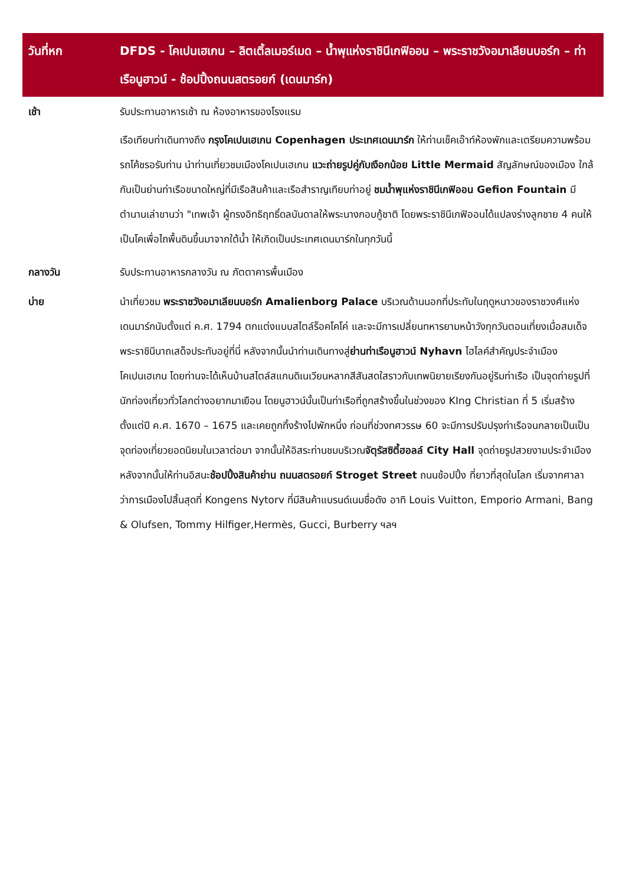| วันที่หก | DFDS - โคเปนเฮเกน – ลิตเติ้ลเมอร์เมด – น้ำพุแห่งราชินีเกฟิออน – พระราชวังอมาเลียนบอร์ก – ท่าเรือนูฮาวน์ - ช้อปปิ้งถนนสตรอยก์ (เดนมาร์ก) |
| --- | --- |
| เช้า | รับประทานอาหารเช้า ณ ห้องอาหารของโรงแรม เรือเทียบท่าเดินทางถึง กรุงโคเปนเฮเกน Copenhagen ประเทศเดนมาร์ก ให้ท่านเช็คเอ๊าท์ห้องพักและเตรียมความพร้อม รถโค้ชรอรับท่าน นำท่านเที่ยวชมเมืองโคเปนเฮเกน แวะถ่ายรูปคู่กับเงือกน้อย Little Mermaid สัญลักษณ์ของเมือง ใกล้กันเป็นย่านท่าเรือขนาดใหญ่ที่มีเรือสินค้าและเรือสำราญเทียบท่าอยู่ ชมน้ำพุแห่งราชินีเกฟิออน Gefion Fountain มีตำนานเล่าขานว่า "เทพเจ้า ผู้ทรงอิทธิฤทธิ์ดลบันดาลให้พระนางกอบกู้ชาติ โดยพระราชินีเกฟิออนได้แปลงร่างลูกชาย 4 คนให้เป็นโคเพื่อไถพื้นดินขึ้นมาจากใต้น้ำ ให้เกิดเป็นประเทศเดนมาร์กในทุกวันนี้ |
| กลางวัน | รับประทานอาหารกลางวัน ณ ภัตตาคารพื้นเมือง |
| บ่าย | นำเที่ยวชม พระราชวังอมาเลียนบอร์ก Amalienborg Palace บริเวณด้านนอกที่ประทับในฤดูหนาวของราชวงศ์แห่งเดนมาร์กนับตั้งแต่ ค.ศ. 1794 ตกแต่งแบบสไตล์ร็อคโคโค่ และจะมีการเปลี่ยนทหารยามหน้าวังทุกวันตอนเที่ยงเมื่อสมเด็จพระราชินีนาถเสด็จประทับอยู่ที่นี่ หลังจากนั้นนำท่านเดินทางสู่ ย่านท่าเรือนูฮาวน์ Nyhavn ไฮไลค์สำคัญประจำเมืองโคเปนเฮเกน โดยท่านจะได้เห็นบ้านสไตล์สแกนดิเนเวียนหลากสีสันสดใสราวกับเทพนิยายเรียงกันอยู่ริมท่าเรือ เป็นจุดถ่ายรูปที่นักท่องเที่ยวทั่วโลกต่างอยากมาเยือน โดยนูฮาวน์นั้นเป็นท่าเรือที่ถูกสร้างขึ้นในช่วงของ KIng Christian ที่ 5 เริ่มสร้างตั้งแต่ปี ค.ศ. 1670 – 1675 และเคยถูกทิ้งร้างไปพักหนึ่ง ก่อนที่ช่วงทศวรรษ 60 จะมีการปรับปรุงท่าเรือจนกลายเป็นเป็นจุดท่องเที่ยวยอดนิยมในเวลาต่อมา จากนั้นให้อิสระท่านชมบริเวณ จัตุรัสซิตี้ฮอลล์ City Hall จุดถ่ายรูปสวยงามประจำเมือง หลังจากนั้นให้ท่านอิสนะ ช้อปปิ้งสินค้าย่าน ถนนสตรอยก์ Stroget Street ถนนช้อปปิ้ง ที่ยาวที่สุดในโลก เริ่มจากศาลาว่าการเมืองไปสิ้นสุดที่ Kongens Nytorv ที่มีสินค้าแบรนด์เนมชื่อดัง อาทิ Louis Vuitton, Emporio Armani, Bang & Olufsen, Tommy Hilfiger,Hermès, Gucci, Burberry ฯลฯ |